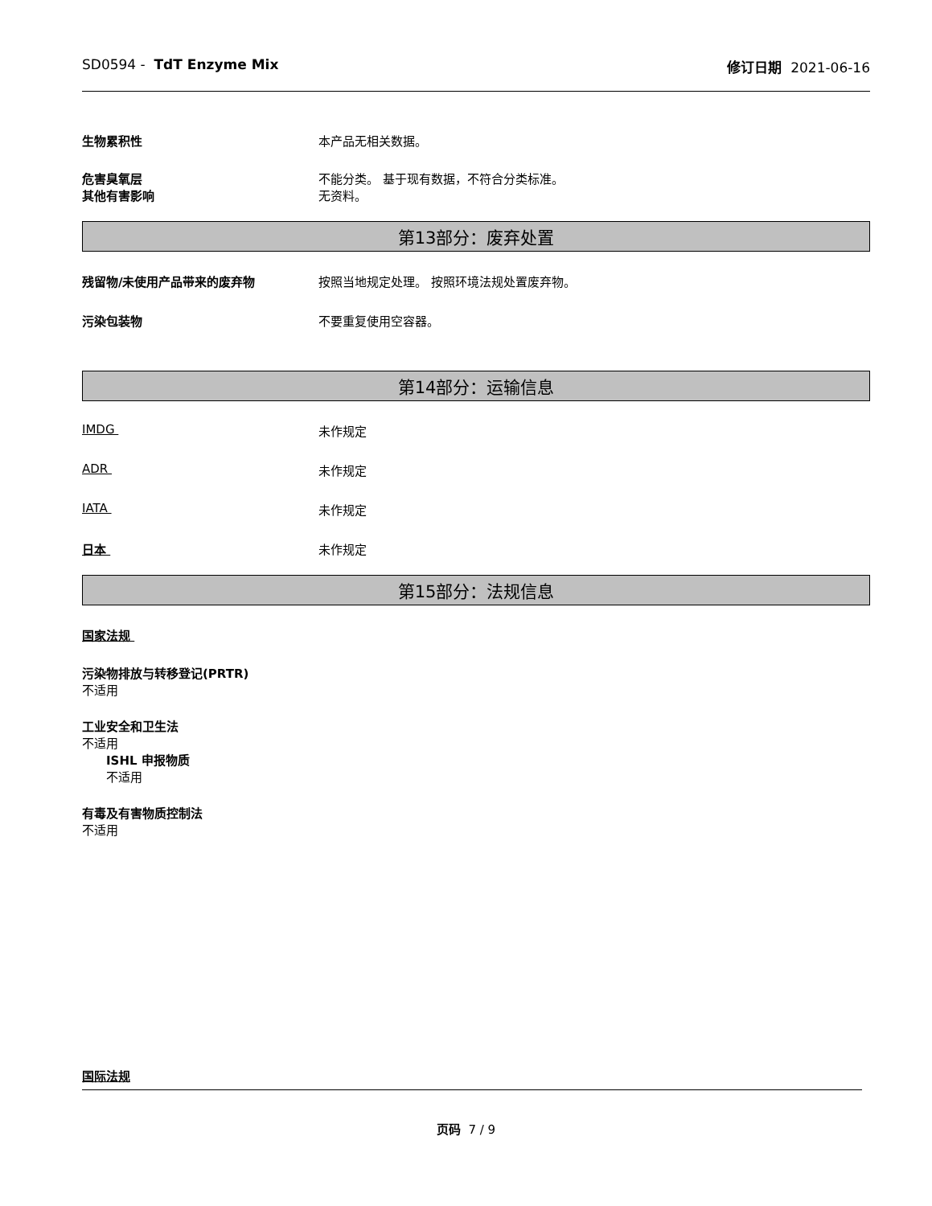SD0594 - TdT Enzyme Mix 修订日期 2021-06-16
生物累积性 本产品无相关数据。
危害臭氧层 不能分类。 基于现有数据，不符合分类标准。
其他有害影响 无资料。
第13部分：废弃处置
残留物/未使用产品带来的废弃物 按照当地规定处理。 按照环境法规处置废弃物。
污染包装物 不要重复使用空容器。
第14部分：运输信息
IMDG 未作规定
ADR 未作规定
IATA 未作规定
日本 未作规定
第15部分：法规信息
国家法规
污染物排放与转移登记(PRTR)
不适用
工业安全和卫生法
不适用
ISHL 申报物质
不适用
有毒及有害物质控制法
不适用
国际法规
页码 7 / 9